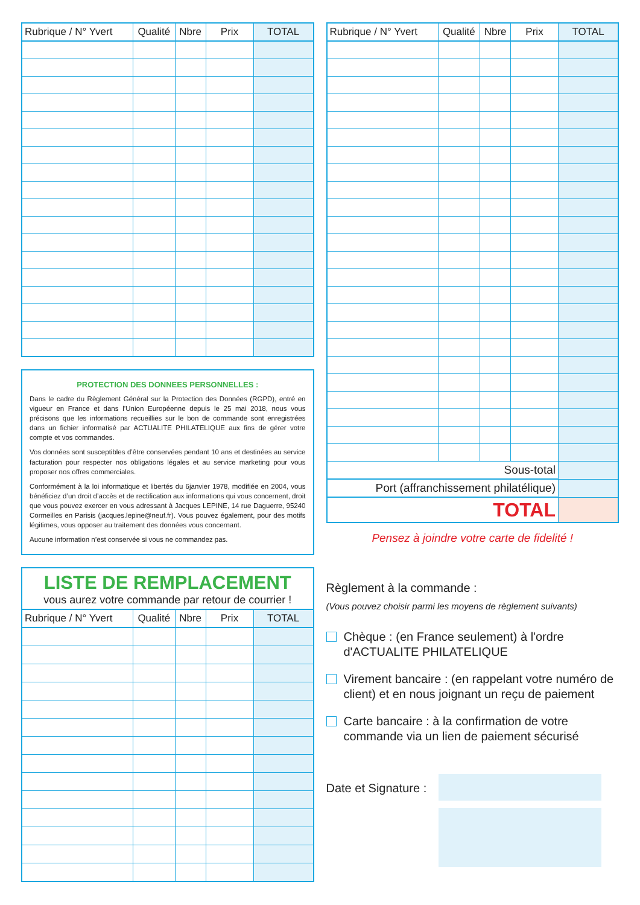| Rubrique / N° Yvert | Qualité | Nbre | Prix | TOTAL |
| --- | --- | --- | --- | --- |
PROTECTION DES DONNEES PERSONNELLES :
Dans le cadre du Règlement Général sur la Protection des Données (RGPD), entré en vigueur en France et dans l’Union Européenne depuis le 25 mai 2018, nous vous précisons que les informations recueillies sur le bon de commande sont enregistrées dans un fichier informatisé par ACTUALITE PHILATELIQUE aux fins de gérer votre compte et vos commandes.
Vos données sont susceptibles d’être conservées pendant 10 ans et destinées au service facturation pour respecter nos obligations légales et au service marketing pour vous proposer nos offres commerciales.
Conformément à la loi informatique et libertés du 6janvier 1978, modifiée en 2004, vous bénéficiez d’un droit d’accès et de rectification aux informations qui vous concernent, droit que vous pouvez exercer en vous adressant à Jacques LEPINE, 14 rue Daguerre, 95240 Cormeilles en Parisis (jacques.lepine@neuf.fr). Vous pouvez également, pour des motifs légitimes, vous opposer au traitement des données vous concernant.
Aucune information n’est conservée si vous ne commandez pas.
LISTE DE REMPLACEMENT
vous aurez votre commande par retour de courrier !
| Rubrique / N° Yvert | Qualité | Nbre | Prix | TOTAL |
| --- | --- | --- | --- | --- |
| Rubrique / N° Yvert | Qualité | Nbre | Prix | TOTAL |
| --- | --- | --- | --- | --- |
| Sous-total | | | | |
| Port (affranchissement philatélique) | | | | |
| TOTAL | | | | |
Pensez à joindre votre carte de fidelité !
Règlement à la commande :
(Vous pouvez choisir parmi les moyens de règlement suivants)
Chèque : (en France seulement) à l'ordre d'ACTUALITE PHILATELIQUE
Virement bancaire : (en rappelant votre numéro de client) et en nous joignant un reçu de paiement
Carte bancaire : à la confirmation de votre commande via un lien de paiement sécurisé
Date et Signature :